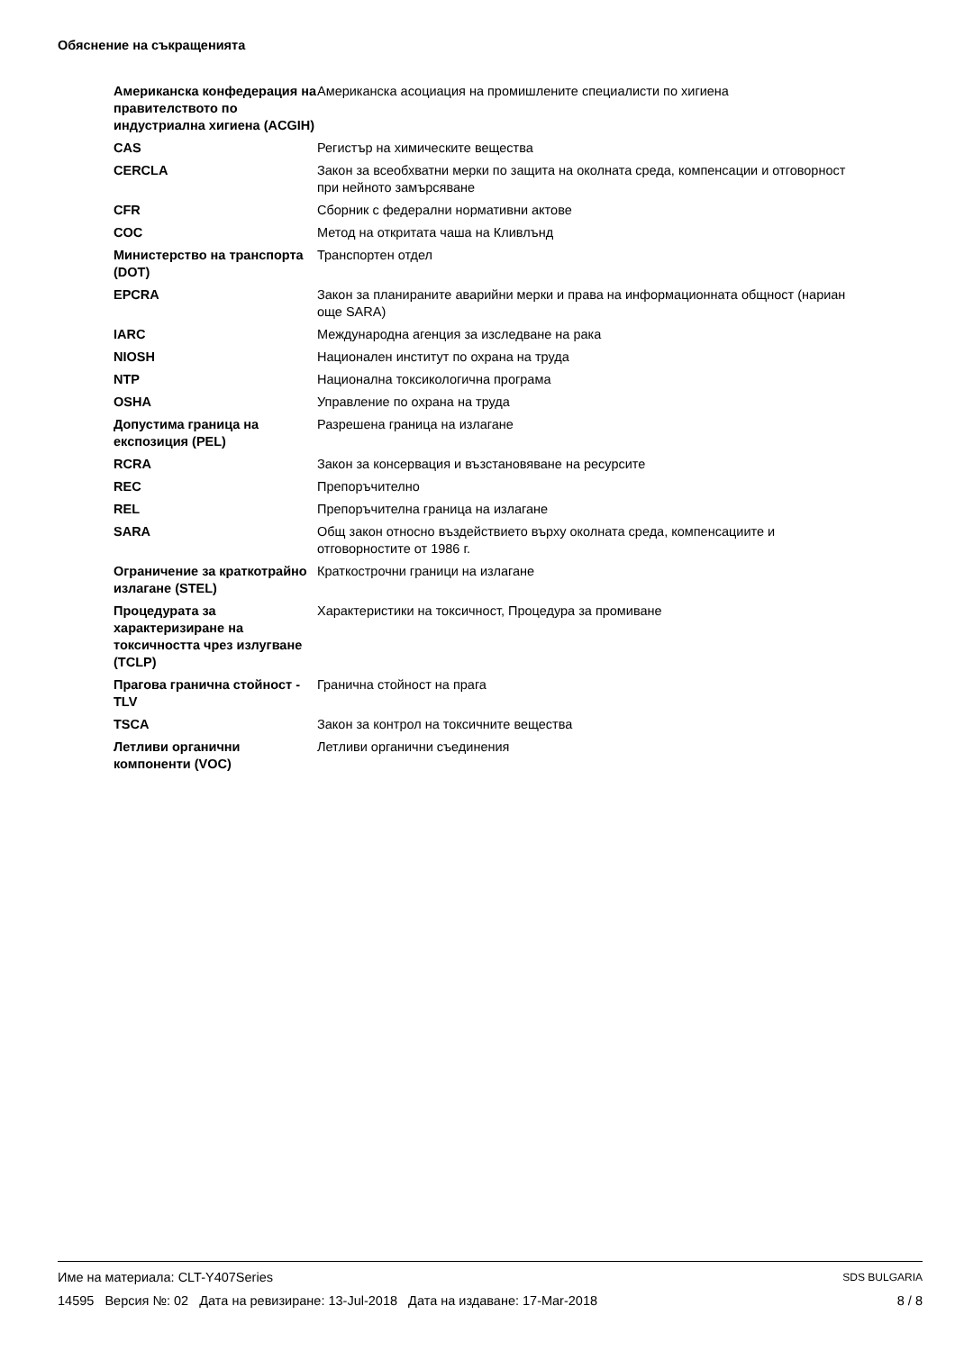Обяснение на съкращенията
| Американска конфедерация на правителството по индустриална хигиена (ACGIH) | Американска асоциация на промишлените специалисти по хигиена |
| CAS | Регистър на химическите вещества |
| CERCLA | Закон за всеобхватни мерки по защита на околната среда, компенсации и отговорност при нейното замърсяване |
| CFR | Сборник с федерални нормативни актове |
| COC | Метод на откритата чаша на Кливлънд |
| Министерство на транспорта (DOT) | Транспортен отдел |
| EPCRA | Закон за планираните аварийни мерки и права на информационната общност (нариан още SARA) |
| IARC | Международна агенция за изследване на рака |
| NIOSH | Национален институт по охрана на труда |
| NTP | Национална токсикологична програма |
| OSHA | Управление по охрана на труда |
| Допустима граница на експозиция (PEL) | Разрешена граница на излагане |
| RCRA | Закон за консервация и възстановяване на ресурсите |
| REC | Препоръчително |
| REL | Препоръчителна граница на излагане |
| SARA | Общ закон относно въздействието върху околната среда, компенсациите и отговорностите от 1986 г. |
| Ограничение за краткотрайно излагане (STEL) | Краткострочни граници на излагане |
| Процедурата за характеризиране на токсичността чрез излугване (TCLP) | Характеристики на токсичност, Процедура за промиване |
| Прагова гранична стойност - TLV | Гранична стойност на прага |
| TSCA | Закон за контрол на токсичните вещества |
| Летливи органични компоненти (VOC) | Летливи органични съединения |
SDS BULGARIA
8 / 8
Име на материала: CLT-Y407Series
14595 Версия №: 02 Дата на ревизиране: 13-Jul-2018 Дата на издаване: 17-Mar-2018